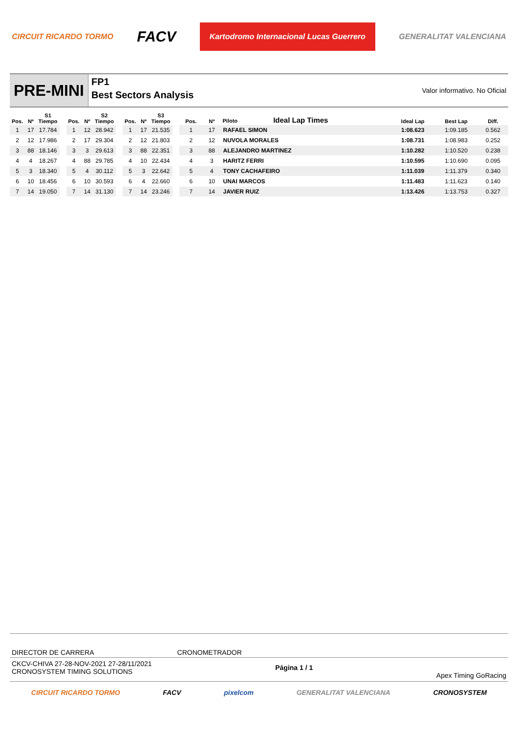CIRCUIT RICARDO TORMO FACV Kartodromo Internacional Lucas Guerrero GENERALITAT VALENCIANA
PRE-MINI
FP1
Best Sectors Analysis
Valor informativo. No Oficial
| Pos. | Nº | S1 Tiempo |
| --- | --- | --- |
| 1 | 17 | 17.784 |
| 2 | 12 | 17.986 |
| 3 | 88 | 18.146 |
| 4 | 4 | 18.267 |
| 5 | 3 | 18.340 |
| 6 | 10 | 18.456 |
| 7 | 14 | 19.050 |
| Pos. | Nº | S2 Tiempo |
| --- | --- | --- |
| 1 | 12 | 28.942 |
| 2 | 17 | 29.304 |
| 3 | 3 | 29.613 |
| 4 | 88 | 29.785 |
| 5 | 4 | 30.112 |
| 6 | 10 | 30.593 |
| 7 | 14 | 31.130 |
| Pos. | Nº | S3 Tiempo |
| --- | --- | --- |
| 1 | 17 | 21.535 |
| 2 | 12 | 21.803 |
| 3 | 88 | 22.351 |
| 4 | 10 | 22.434 |
| 5 | 3 | 22.642 |
| 6 | 4 | 22.660 |
| 7 | 14 | 23.246 |
| Pos. | Nº | Piloto Ideal Lap Times | Ideal Lap | Best Lap | Diff. |
| --- | --- | --- | --- | --- | --- |
| 1 | 17 | RAFAEL SIMON | 1:08.623 | 1:09.185 | 0.562 |
| 2 | 12 | NUVOLA MORALES | 1:08.731 | 1:08.983 | 0.252 |
| 3 | 88 | ALEJANDRO MARTINEZ | 1:10.282 | 1:10.520 | 0.238 |
| 4 | 3 | HARITZ FERRI | 1:10.595 | 1:10.690 | 0.095 |
| 5 | 4 | TONY CACHAFEIRO | 1:11.039 | 1:11.379 | 0.340 |
| 6 | 10 | UNAI MARCOS | 1:11.483 | 1:11.623 | 0.140 |
| 7 | 14 | JAVIER RUIZ | 1:13.426 | 1:13.753 | 0.327 |
DIRECTOR DE CARRERA CRONOMETRADOR
CKCV-CHIVA 27-28-NOV-2021 27-28/11/2021
CRONOSYSTEM TIMING SOLUTIONS Página 1 / 1 Apex Timing GoRacing
CIRCUIT RICARDO TORMO FACV pixelcom GENERALITAT VALENCIANA CRONOSYSTEM